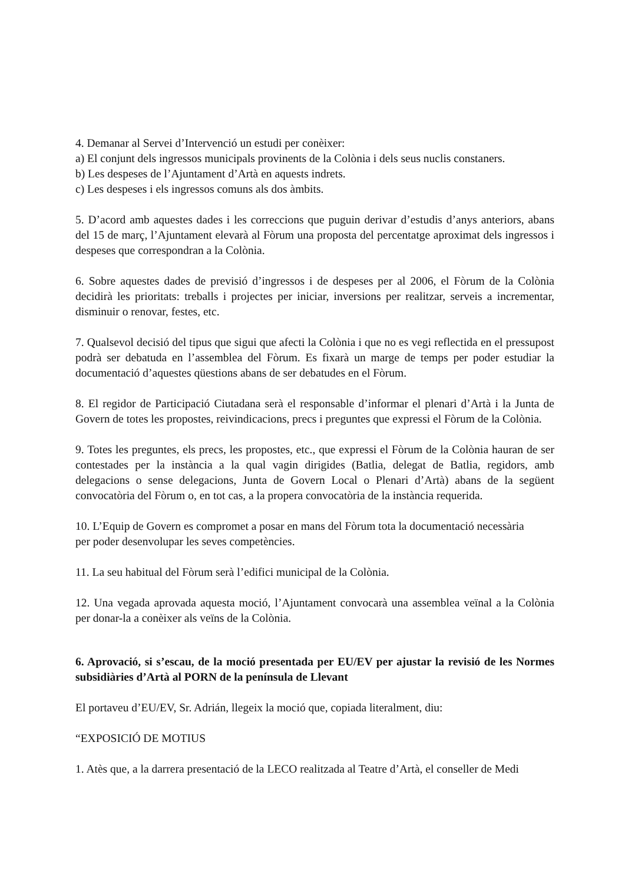4. Demanar al Servei d’Intervenció un estudi per conèixer:
a) El conjunt dels ingressos municipals provinents de la Colònia i dels seus nuclis constaners.
b) Les despeses de l’Ajuntament d’Artà en aquests indrets.
c) Les despeses i els ingressos comuns als dos àmbits.
5. D’acord amb aquestes dades i les correccions que puguin derivar d’estudis d’anys anteriors, abans del 15 de març, l’Ajuntament elevarà al Fòrum una proposta del percentatge aproximat dels ingressos i despeses que correspondran a la Colònia.
6. Sobre aquestes dades de previsió d’ingressos i de despeses per al 2006, el Fòrum de la Colònia decidirà les prioritats: treballs i projectes per iniciar, inversions per realitzar, serveis a incrementar, disminuir o renovar, festes, etc.
7. Qualsevol decisió del tipus que sigui que afecti la Colònia i que no es vegi reflectida en el pressupost podrà ser debatuda en l’assemblea del Fòrum. Es fixarà un marge de temps per poder estudiar la documentació d’aquestes qüestions abans de ser debatudes en el Fòrum.
8. El regidor de Participació Ciutadana serà el responsable d’informar el plenari d’Artà i la Junta de Govern de totes les propostes, reivindicacions, precs i preguntes que expressi el Fòrum de la Colònia.
9. Totes les preguntes, els precs, les propostes, etc., que expressi el Fòrum de la Colònia hauran de ser contestades per la instància a la qual vagin dirigides (Batlia, delegat de Batlia, regidors, amb delegacions o sense delegacions, Junta de Govern Local o Plenari d’Artà) abans de la següent convocatòria del Fòrum o, en tot cas, a la propera convocatòria de la instància requerida.
10. L’Equip de Govern es compromet a posar en mans del Fòrum tota la documentació necessària
per poder desenvolupar les seves competències.
11. La seu habitual del Fòrum serà l’edifici municipal de la Colònia.
12. Una vegada aprovada aquesta moció, l’Ajuntament convocarà una assemblea veïnal a la Colònia per donar-la a conèixer als veïns de la Colònia.
6. Aprovació, si s’escau, de la moció presentada per EU/EV per ajustar la revisió de les Normes subsidiàries d’Artà al PORN de la península de Llevant
El portaveu d’EU/EV, Sr. Adrián, llegeix la moció que, copiada literalment, diu:
“EXPOSICIÓ DE MOTIUS
1. Atès que, a la darrera presentació de la LECO realitzada al Teatre d’Artà, el conseller de Medi